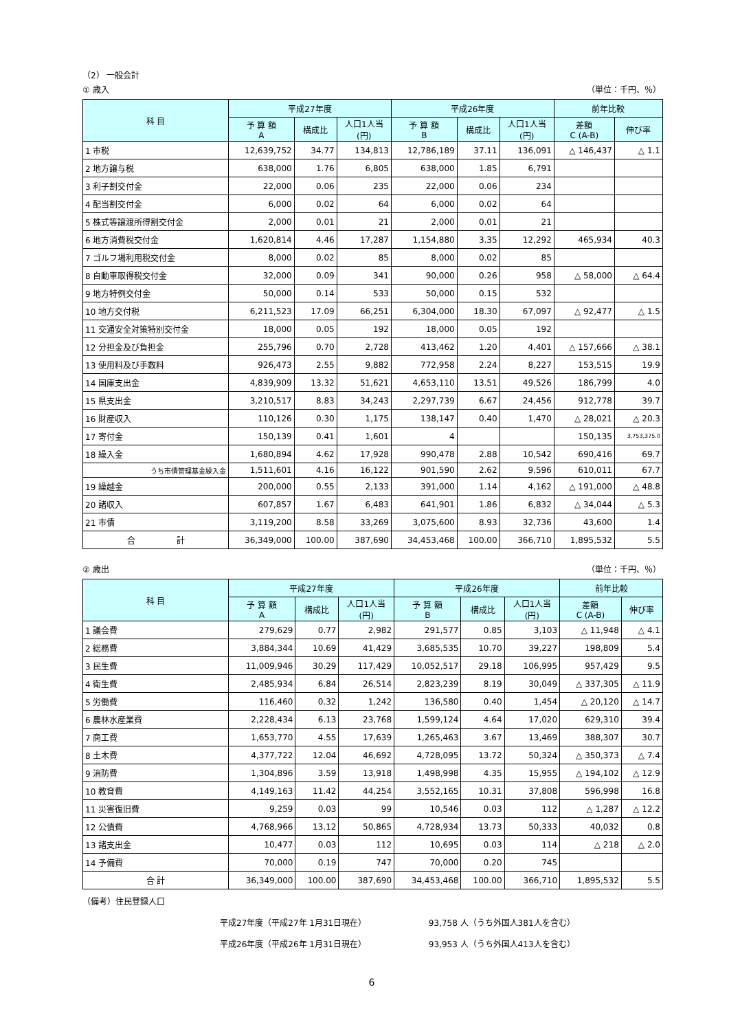（2） 一般会計
① 歳入 （単位：千円、％）
| 科 目 | 平成27年度 | | | 平成26年度 | | | 前年比較 | |
| --- | --- | --- | --- | --- | --- | --- | --- | --- |
| | 予 算 額 A | 構成比 | 人口1人当 (円) | 予 算 額 B | 構成比 | 人口1人当 (円) | 差額 C (A-B) | 伸び率 |
| 1 市税 | 12,639,752 | 34.77 | 134,813 | 12,786,189 | 37.11 | 136,091 | △ 146,437 | △ 1.1 |
| 2 地方譲与税 | 638,000 | 1.76 | 6,805 | 638,000 | 1.85 | 6,791 | | |
| 3 利子割交付金 | 22,000 | 0.06 | 235 | 22,000 | 0.06 | 234 | | |
| 4 配当割交付金 | 6,000 | 0.02 | 64 | 6,000 | 0.02 | 64 | | |
| 5 株式等譲渡所得割交付金 | 2,000 | 0.01 | 21 | 2,000 | 0.01 | 21 | | |
| 6 地方消費税交付金 | 1,620,814 | 4.46 | 17,287 | 1,154,880 | 3.35 | 12,292 | 465,934 | 40.3 |
| 7 ゴルフ場利用税交付金 | 8,000 | 0.02 | 85 | 8,000 | 0.02 | 85 | | |
| 8 自動車取得税交付金 | 32,000 | 0.09 | 341 | 90,000 | 0.26 | 958 | △ 58,000 | △ 64.4 |
| 9 地方特例交付金 | 50,000 | 0.14 | 533 | 50,000 | 0.15 | 532 | | |
| 10 地方交付税 | 6,211,523 | 17.09 | 66,251 | 6,304,000 | 18.30 | 67,097 | △ 92,477 | △ 1.5 |
| 11 交通安全対策特別交付金 | 18,000 | 0.05 | 192 | 18,000 | 0.05 | 192 | | |
| 12 分担金及び負担金 | 255,796 | 0.70 | 2,728 | 413,462 | 1.20 | 4,401 | △ 157,666 | △ 38.1 |
| 13 使用料及び手数料 | 926,473 | 2.55 | 9,882 | 772,958 | 2.24 | 8,227 | 153,515 | 19.9 |
| 14 国庫支出金 | 4,839,909 | 13.32 | 51,621 | 4,653,110 | 13.51 | 49,526 | 186,799 | 4.0 |
| 15 県支出金 | 3,210,517 | 8.83 | 34,243 | 2,297,739 | 6.67 | 24,456 | 912,778 | 39.7 |
| 16 財産収入 | 110,126 | 0.30 | 1,175 | 138,147 | 0.40 | 1,470 | △ 28,021 | △ 20.3 |
| 17 寄付金 | 150,139 | 0.41 | 1,601 | 4 | | | 150,135 | 3,753,375.0 |
| 18 繰入金 | 1,680,894 | 4.62 | 17,928 | 990,478 | 2.88 | 10,542 | 690,416 | 69.7 |
| うち市債管理基金繰入金 | 1,511,601 | 4.16 | 16,122 | 901,590 | 2.62 | 9,596 | 610,011 | 67.7 |
| 19 繰越金 | 200,000 | 0.55 | 2,133 | 391,000 | 1.14 | 4,162 | △ 191,000 | △ 48.8 |
| 20 諸収入 | 607,857 | 1.67 | 6,483 | 641,901 | 1.86 | 6,832 | △ 34,044 | △ 5.3 |
| 21 市債 | 3,119,200 | 8.58 | 33,269 | 3,075,600 | 8.93 | 32,736 | 43,600 | 1.4 |
| 合 計 | 36,349,000 | 100.00 | 387,690 | 34,453,468 | 100.00 | 366,710 | 1,895,532 | 5.5 |
② 歳出 （単位：千円、％）
| 科 目 | 平成27年度 | | | 平成26年度 | | | 前年比較 | |
| --- | --- | --- | --- | --- | --- | --- | --- | --- |
| | 予 算 額 A | 構成比 | 人口1人当 (円) | 予 算 額 B | 構成比 | 人口1人当 (円) | 差額 C (A-B) | 伸び率 |
| 1 議会費 | 279,629 | 0.77 | 2,982 | 291,577 | 0.85 | 3,103 | △ 11,948 | △ 4.1 |
| 2 総務費 | 3,884,344 | 10.69 | 41,429 | 3,685,535 | 10.70 | 39,227 | 198,809 | 5.4 |
| 3 民生費 | 11,009,946 | 30.29 | 117,429 | 10,052,517 | 29.18 | 106,995 | 957,429 | 9.5 |
| 4 衛生費 | 2,485,934 | 6.84 | 26,514 | 2,823,239 | 8.19 | 30,049 | △ 337,305 | △ 11.9 |
| 5 労働費 | 116,460 | 0.32 | 1,242 | 136,580 | 0.40 | 1,454 | △ 20,120 | △ 14.7 |
| 6 農林水産業費 | 2,228,434 | 6.13 | 23,768 | 1,599,124 | 4.64 | 17,020 | 629,310 | 39.4 |
| 7 商工費 | 1,653,770 | 4.55 | 17,639 | 1,265,463 | 3.67 | 13,469 | 388,307 | 30.7 |
| 8 土木費 | 4,377,722 | 12.04 | 46,692 | 4,728,095 | 13.72 | 50,324 | △ 350,373 | △ 7.4 |
| 9 消防費 | 1,304,896 | 3.59 | 13,918 | 1,498,998 | 4.35 | 15,955 | △ 194,102 | △ 12.9 |
| 10 教育費 | 4,149,163 | 11.42 | 44,254 | 3,552,165 | 10.31 | 37,808 | 596,998 | 16.8 |
| 11 災害復旧費 | 9,259 | 0.03 | 99 | 10,546 | 0.03 | 112 | △ 1,287 | △ 12.2 |
| 12 公債費 | 4,768,966 | 13.12 | 50,865 | 4,728,934 | 13.73 | 50,333 | 40,032 | 0.8 |
| 13 諸支出金 | 10,477 | 0.03 | 112 | 10,695 | 0.03 | 114 | △ 218 | △ 2.0 |
| 14 予備費 | 70,000 | 0.19 | 747 | 70,000 | 0.20 | 745 | | |
| 合 計 | 36,349,000 | 100.00 | 387,690 | 34,453,468 | 100.00 | 366,710 | 1,895,532 | 5.5 |
（備考）住民登録人口
平成27年度（平成27年 1月31日現在） 93,758 人（うち外国人381人を含む）
平成26年度（平成26年 1月31日現在） 93,953 人（うち外国人413人を含む）
6